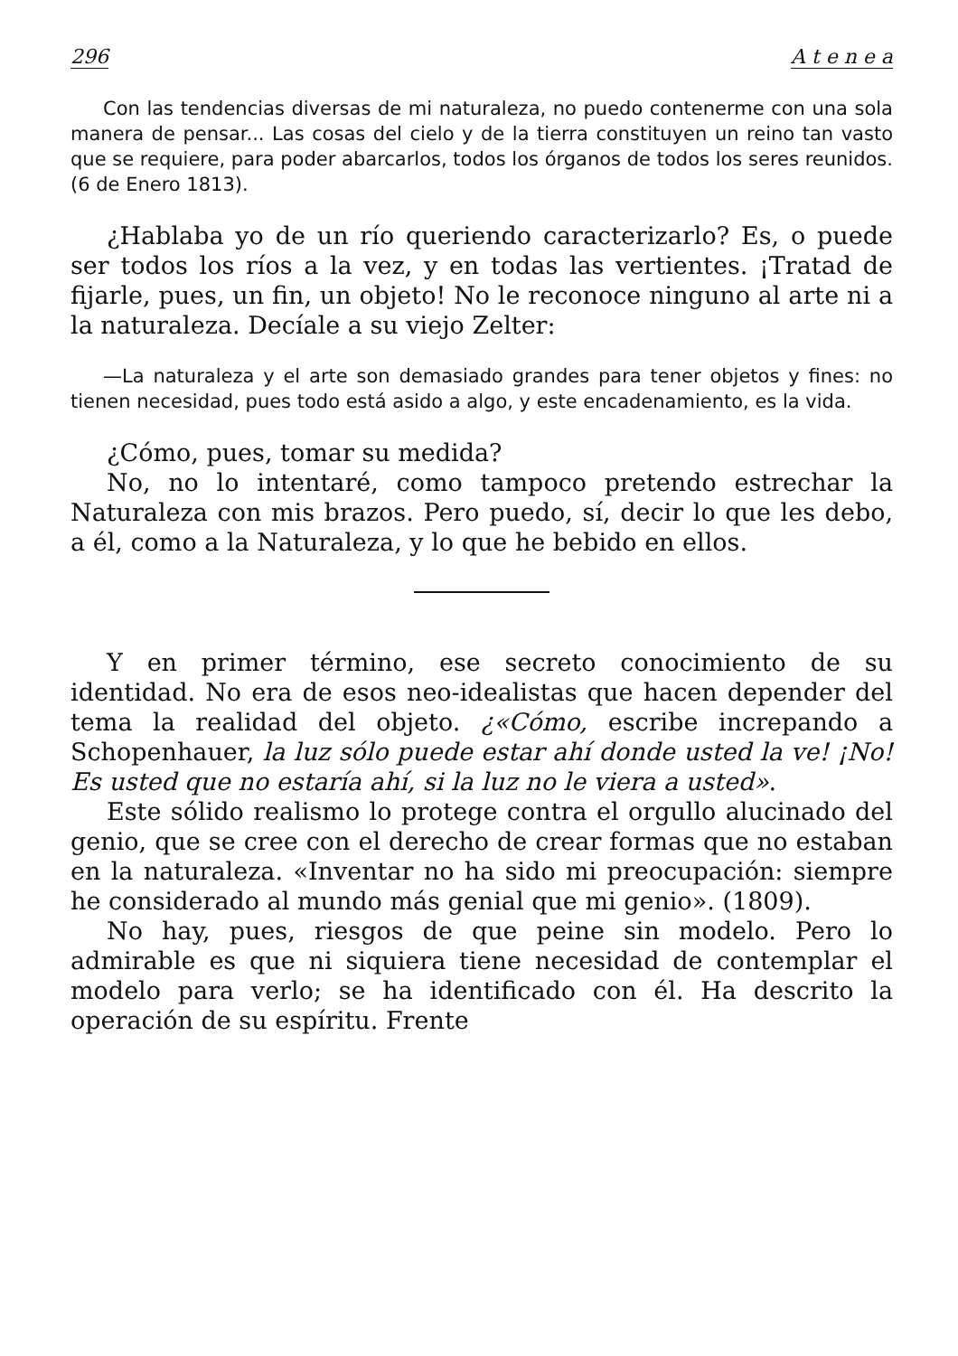296 A t e n e a
Con las tendencias diversas de mi naturaleza, no puedo contenerme con una sola manera de pensar... Las cosas del cielo y de la tierra constituyen un reino tan vasto que se requiere, para poder abarcarlos, todos los órganos de todos los seres reunidos. (6 de Enero 1813).
¿Hablaba yo de un río queriendo caracterizarlo? Es, o puede ser todos los ríos a la vez, y en todas las vertientes. ¡Tratad de fijarle, pues, un fin, un objeto! No le reconoce ninguno al arte ni a la naturaleza. Decíale a su viejo Zelter:
—La naturaleza y el arte son demasiado grandes para tener objetos y fines: no tienen necesidad, pues todo está asido a algo, y este encadenamiento, es la vida.
¿Cómo, pues, tomar su medida?
No, no lo intentaré, como tampoco pretendo estrechar la Naturaleza con mis brazos. Pero puedo, sí, decir lo que les debo, a él, como a la Naturaleza, y lo que he bebido en ellos.
Y en primer término, ese secreto conocimiento de su identidad. No era de esos neo-idealistas que hacen depender del tema la realidad del objeto. ¿«Cómo, escribe increpando a Schopenhauer, la luz sólo puede estar ahí donde usted la ve! ¡No! Es usted que no estaría ahí, si la luz no le viera a usted».
Este sólido realismo lo protege contra el orgullo alucinado del genio, que se cree con el derecho de crear formas que no estaban en la naturaleza. «Inventar no ha sido mi preocupación: siempre he considerado al mundo más genial que mi genio». (1809).
No hay, pues, riesgos de que peine sin modelo. Pero lo admirable es que ni siquiera tiene necesidad de contemplar el modelo para verlo; se ha identificado con él. Ha descrito la operación de su espíritu. Frente